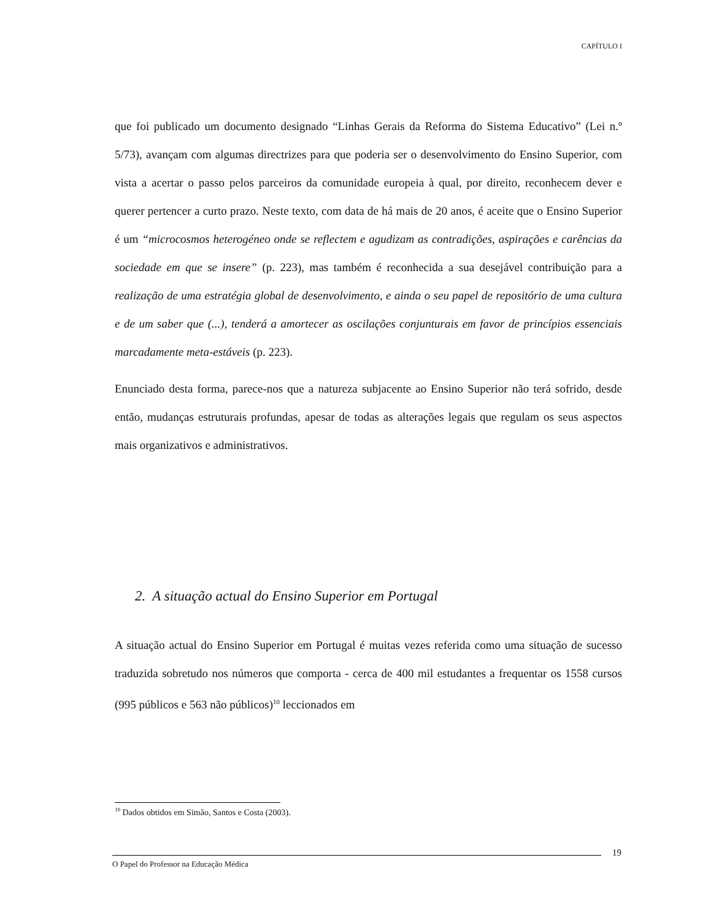CAPÍTULO I
que foi publicado um documento designado “Linhas Gerais da Reforma do Sistema Educativo” (Lei n.º 5/73), avançam com algumas directrizes para que poderia ser o desenvolvimento do Ensino Superior, com vista a acertar o passo pelos parceiros da comunidade europeia à qual, por direito, reconhecem dever e querer pertencer a curto prazo. Neste texto, com data de há mais de 20 anos, é aceite que o Ensino Superior é um “microcosmos heterogéneo onde se reflectem e agudizam as contradições, aspirações e carências da sociedade em que se insere” (p. 223), mas também é reconhecida a sua desejável contribuição para a realização de uma estratégia global de desenvolvimento, e ainda o seu papel de repositório de uma cultura e de um saber que (...), tenderá a amortecer as oscilações conjunturais em favor de princípios essenciais marcadamente meta-estáveis (p. 223).
Enunciado desta forma, parece-nos que a natureza subjacente ao Ensino Superior não terá sofrido, desde então, mudanças estruturais profundas, apesar de todas as alterações legais que regulam os seus aspectos mais organizativos e administrativos.
2. A situação actual do Ensino Superior em Portugal
A situação actual do Ensino Superior em Portugal é muitas vezes referida como uma situação de sucesso traduzida sobretudo nos números que comporta - cerca de 400 mil estudantes a frequentar os 1558 cursos (995 públicos e 563 não públicos)<sup>10</sup> leccionados em
<sup>10</sup> Dados obtidos em Simão, Santos e Costa (2003).
19
O Papel do Professor na Educação Médica